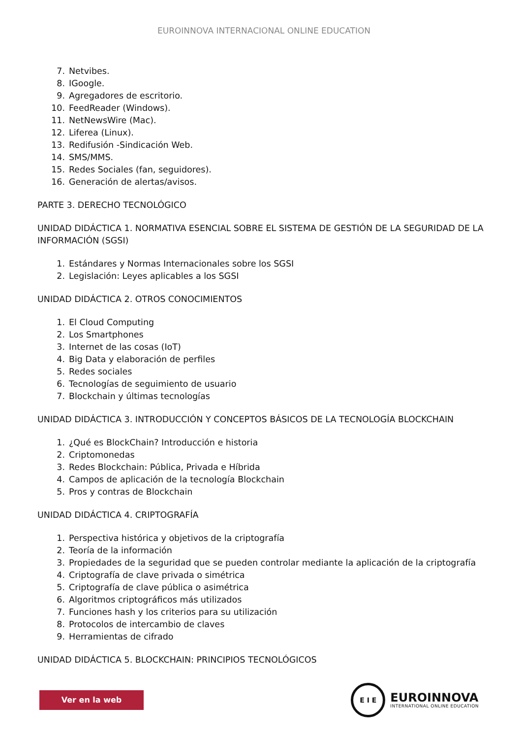EUROINNOVA INTERNACIONAL ONLINE EDUCATION
7. Netvibes.
8. IGoogle.
9. Agregadores de escritorio.
10. FeedReader (Windows).
11. NetNewsWire (Mac).
12. Liferea (Linux).
13. Redifusión -Sindicación Web.
14. SMS/MMS.
15. Redes Sociales (fan, seguidores).
16. Generación de alertas/avisos.
PARTE 3. DERECHO TECNOLÓGICO
UNIDAD DIDÁCTICA 1. NORMATIVA ESENCIAL SOBRE EL SISTEMA DE GESTIÓN DE LA SEGURIDAD DE LA INFORMACIÓN (SGSI)
1. Estándares y Normas Internacionales sobre los SGSI
2. Legislación: Leyes aplicables a los SGSI
UNIDAD DIDÁCTICA 2. OTROS CONOCIMIENTOS
1. El Cloud Computing
2. Los Smartphones
3. Internet de las cosas (IoT)
4. Big Data y elaboración de perfiles
5. Redes sociales
6. Tecnologías de seguimiento de usuario
7. Blockchain y últimas tecnologías
UNIDAD DIDÁCTICA 3. INTRODUCCIÓN Y CONCEPTOS BÁSICOS DE LA TECNOLOGÍA BLOCKCHAIN
1. ¿Qué es BlockChain? Introducción e historia
2. Criptomonedas
3. Redes Blockchain: Pública, Privada e Híbrida
4. Campos de aplicación de la tecnología Blockchain
5. Pros y contras de Blockchain
UNIDAD DIDÁCTICA 4. CRIPTOGRAFÍA
1. Perspectiva histórica y objetivos de la criptografía
2. Teoría de la información
3. Propiedades de la seguridad que se pueden controlar mediante la aplicación de la criptografía
4. Criptografía de clave privada o simétrica
5. Criptografía de clave pública o asimétrica
6. Algoritmos criptográficos más utilizados
7. Funciones hash y los criterios para su utilización
8. Protocolos de intercambio de claves
9. Herramientas de cifrado
UNIDAD DIDÁCTICA 5. BLOCKCHAIN: PRINCIPIOS TECNOLÓGICOS
Ver en la web
E I E
EUROINNOVA
INTERNATIONAL ONLINE EDUCATION